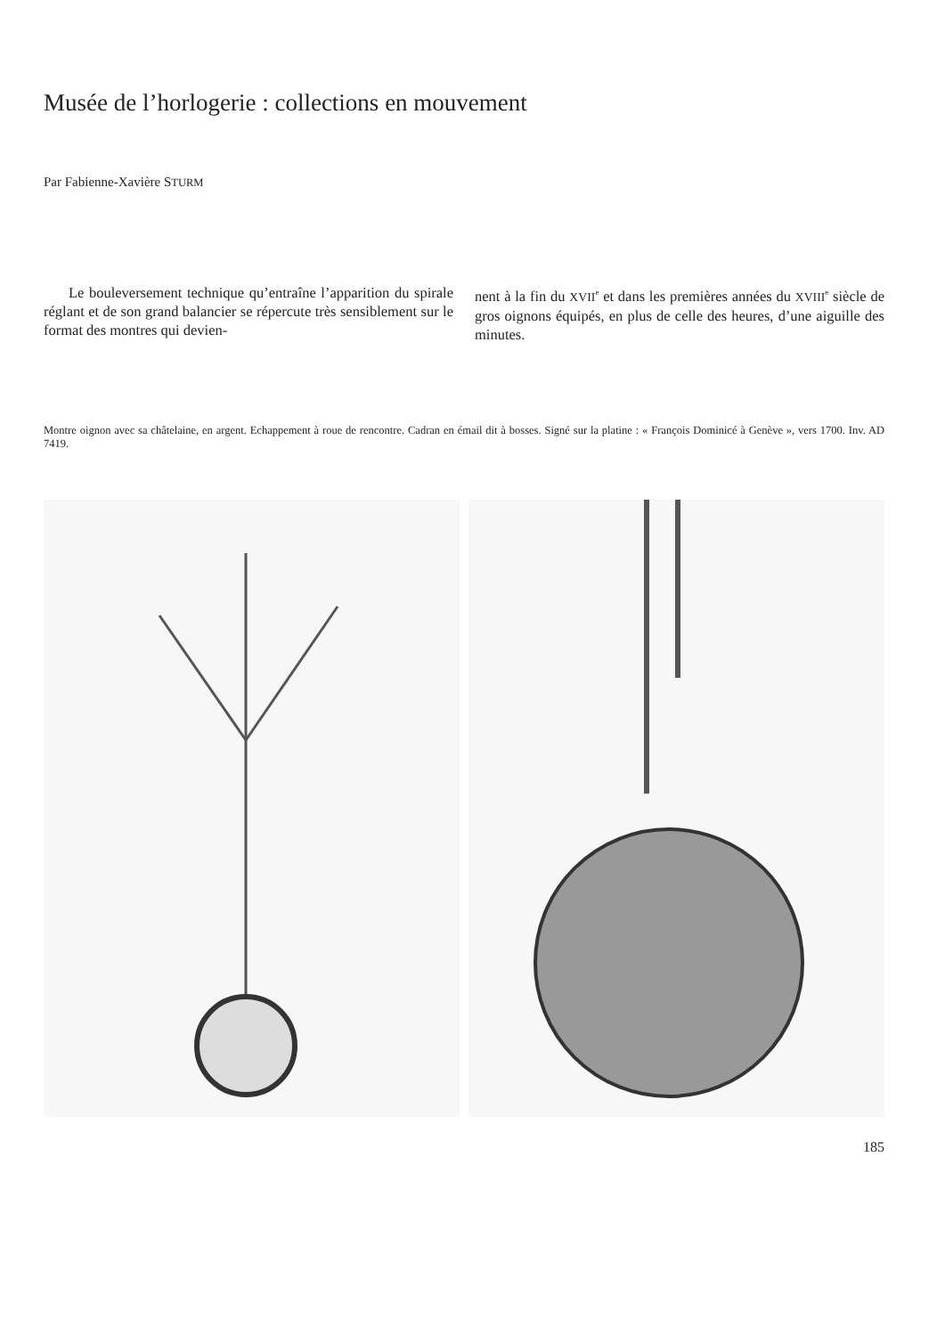Musée de l’horlogerie : collections en mouvement
Par Fabienne-Xavière STURM
Le bouleversement technique qu’entraîne l’apparition du spirale réglant et de son grand balancier se répercute très sensiblement sur le format des montres qui devien-
nent à la fin du XVII<sup>e</sup> et dans les premières années du XVIII<sup>e</sup> siècle de gros oignons équipés, en plus de celle des heures, d’une aiguille des minutes.
Montre oignon avec sa châtelaine, en argent. Echappement à roue de rencontre. Cadran en émail dit à bosses. Signé sur la platine : « François Dominicé à Genève », vers 1700. Inv. AD 7419.
185